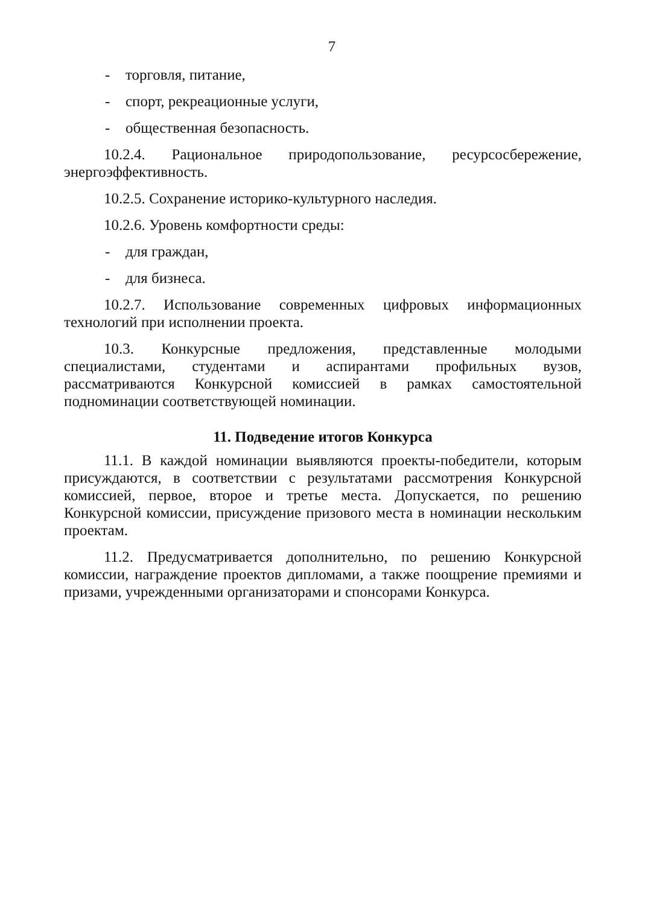7
- торговля, питание,
- спорт, рекреационные услуги,
- общественная безопасность.
10.2.4. Рациональное природопользование, ресурсосбережение, энергоэффективность.
10.2.5. Сохранение историко-культурного наследия.
10.2.6. Уровень комфортности среды:
- для граждан,
- для бизнеса.
10.2.7. Использование современных цифровых информационных технологий при исполнении проекта.
10.3. Конкурсные предложения, представленные молодыми специалистами, студентами и аспирантами профильных вузов, рассматриваются Конкурсной комиссией в рамках самостоятельной подноминации соответствующей номинации.
11. Подведение итогов Конкурса
11.1. В каждой номинации выявляются проекты-победители, которым присуждаются, в соответствии с результатами рассмотрения Конкурсной комиссией, первое, второе и третье места. Допускается, по решению Конкурсной комиссии, присуждение призового места в номинации нескольким проектам.
11.2. Предусматривается дополнительно, по решению Конкурсной комиссии, награждение проектов дипломами, а также поощрение премиями и призами, учрежденными организаторами и спонсорами Конкурса.